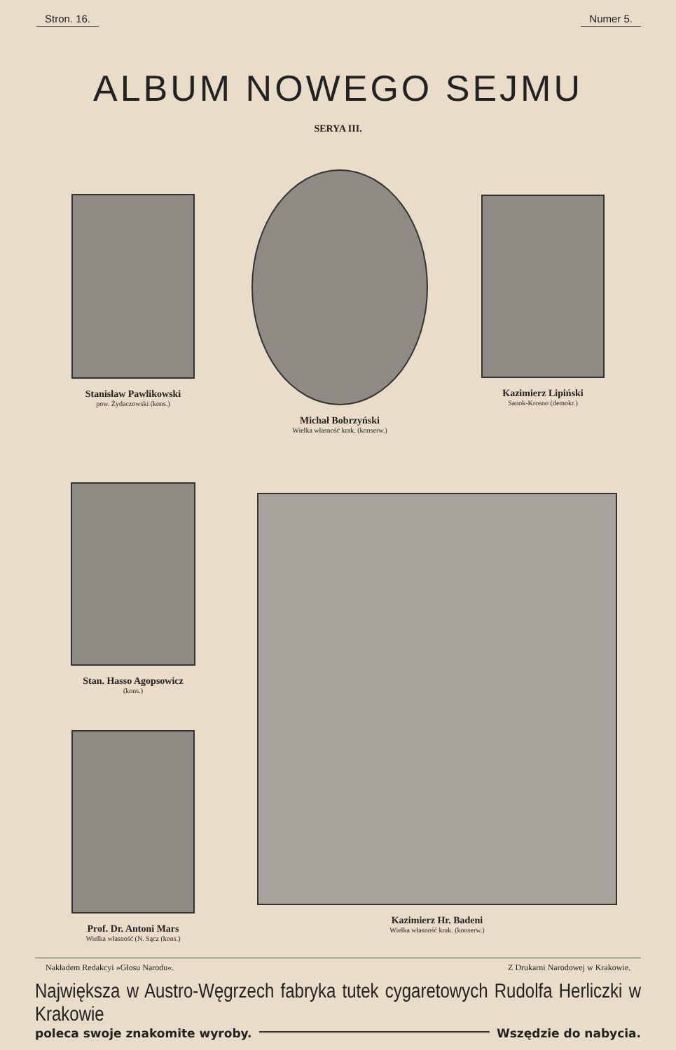Stron. 16. Numer 5.
ALBUM NOWEGO SEJMU
SERYA III.
Stanisław Pawlikowski
pow. Żydaczowski (kons.)
Michał Bobrzyński
Wielka własność krak. (konserw.)
Kazimierz Lipiński
Sanok-Krosno (demokr.)
Stan. Hasso Agopsowicz
(kons.)
Prof. Dr. Antoni Mars
Wielka własność (N. Sącz (kons.)
Kazimierz Hr. Badeni
Wielka własność krak. (konserw.)
Nakładem Redakcyi »Głosu Narodu«. Z Drukarni Narodowej w Krakowie.
Największa w Austro-Węgrzech fabryka tutek cygaretowych Rudolfa Herliczki w Krakowie
poleca swoje znakomite wyroby. Wszędzie do nabycia.